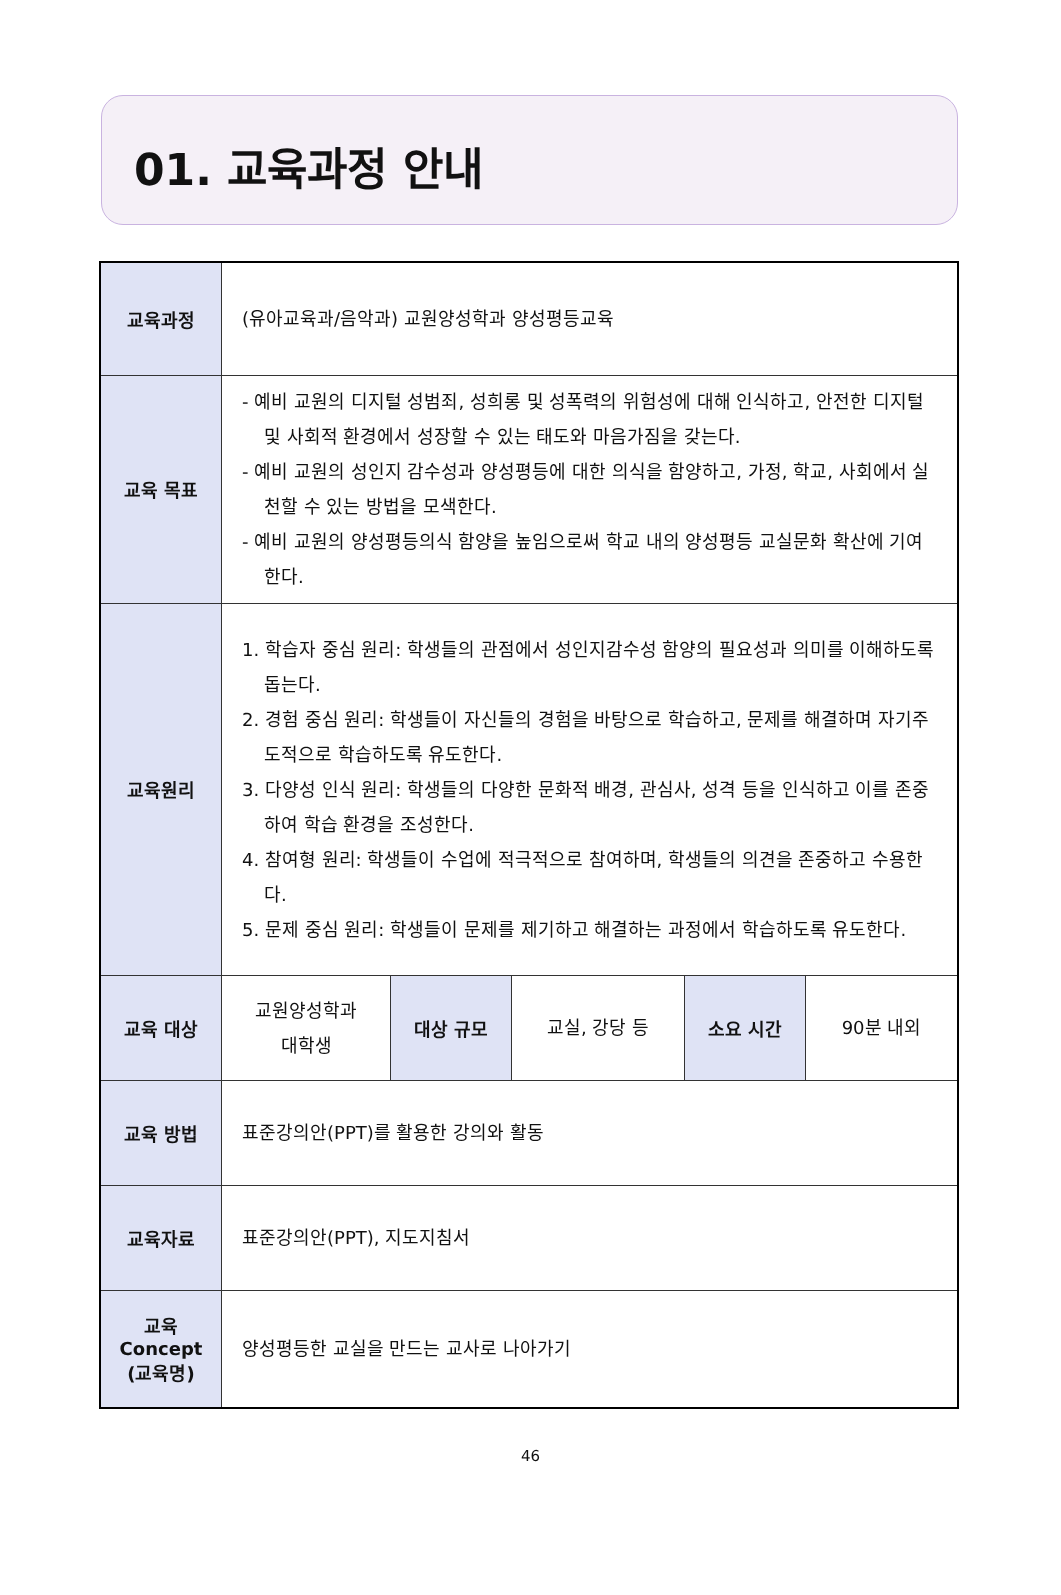01. 교육과정 안내
| 교육과정 | (유아교육과/음악과) 교원양성학과 양성평등교육 | | | | |
| 교육 목표 | - 예비 교원의 디지털 성범죄, 성희롱 및 성폭력의 위험성에 대해 인식하고, 안전한 디지털 및 사회적 환경에서 성장할 수 있는 태도와 마음가짐을 갖는다. - 예비 교원의 성인지 감수성과 양성평등에 대한 의식을 함양하고, 가정, 학교, 사회에서 실천할 수 있는 방법을 모색한다. - 예비 교원의 양성평등의식 함양을 높임으로써 학교 내의 양성평등 교실문화 확산에 기여한다. | | | | |
| 교육원리 | 1. 학습자 중심 원리: 학생들의 관점에서 성인지감수성 함양의 필요성과 의미를 이해하도록 돕는다. 2. 경험 중심 원리: 학생들이 자신들의 경험을 바탕으로 학습하고, 문제를 해결하며 자기주도적으로 학습하도록 유도한다. 3. 다양성 인식 원리: 학생들의 다양한 문화적 배경, 관심사, 성격 등을 인식하고 이를 존중하여 학습 환경을 조성한다. 4. 참여형 원리: 학생들이 수업에 적극적으로 참여하며, 학생들의 의견을 존중하고 수용한다. 5. 문제 중심 원리: 학생들이 문제를 제기하고 해결하는 과정에서 학습하도록 유도한다. | | | | |
| 교육 대상 | 교원양성학과 대학생 | 대상 규모 | 교실, 강당 등 | 소요 시간 | 90분 내외 |
| 교육 방법 | 표준강의안(PPT)를 활용한 강의와 활동 | | | | |
| 교육자료 | 표준강의안(PPT), 지도지침서 | | | | |
| 교육 Concept (교육명) | 양성평등한 교실을 만드는 교사로 나아가기 | | | | |
46